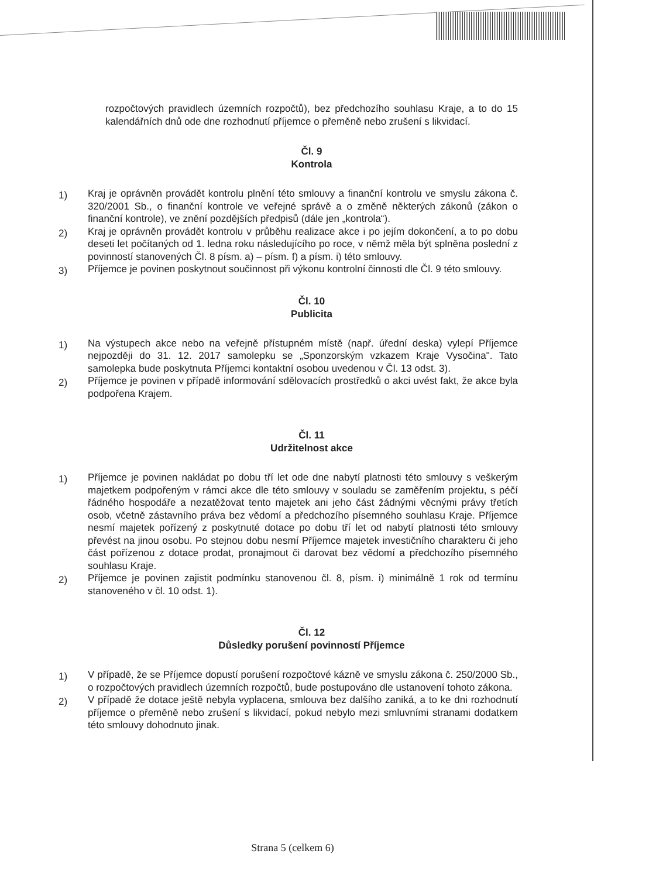rozpočtových pravidlech územních rozpočtů), bez předchozího souhlasu Kraje, a to do 15 kalendářních dnů ode dne rozhodnutí příjemce o přeměně nebo zrušení s likvidací.
Čl. 9
Kontrola
1) Kraj je oprávněn provádět kontrolu plnění této smlouvy a finanční kontrolu ve smyslu zákona č. 320/2001 Sb., o finanční kontrole ve veřejné správě a o změně některých zákonů (zákon o finanční kontrole), ve znění pozdějších předpisů (dále jen „kontrola“).
2) Kraj je oprávněn provádět kontrolu v průběhu realizace akce i po jejím dokončení, a to po dobu deseti let počítaných od 1. ledna roku následujícího po roce, v němž měla být splněna poslední z povinností stanovených Čl. 8 písm. a) – písm. f) a písm. i) této smlouvy.
3) Příjemce je povinen poskytnout součinnost při výkonu kontrolní činnosti dle Čl. 9 této smlouvy.
Čl. 10
Publicita
1) Na výstupech akce nebo na veřejně přístupném místě (např. úřední deska) vylepí Příjemce nejpozději do 31. 12. 2017 samolepku se „Sponzorským vzkazem Kraje Vysočina". Tato samolepka bude poskytnuta Příjemci kontaktní osobou uvedenou v Čl. 13 odst. 3).
2) Příjemce je povinen v případě informování sdělovacích prostředků o akci uvést fakt, že akce byla podpořena Krajem.
Čl. 11
Udržitelnost akce
1) Příjemce je povinen nakládat po dobu tří let ode dne nabytí platnosti této smlouvy s veškerým majetkem podpořeným v rámci akce dle této smlouvy v souladu se zaměřením projektu, s péčí řádného hospodáře a nezatěžovat tento majetek ani jeho část žádnými věcnými právy třetích osob, včetně zástavního práva bez vědomí a předchozího písemného souhlasu Kraje. Příjemce nesmí majetek pořízený z poskytnuté dotace po dobu tří let od nabytí platnosti této smlouvy převést na jinou osobu. Po stejnou dobu nesmí Příjemce majetek investičního charakteru či jeho část pořízenou z dotace prodat, pronajmout či darovat bez vědomí a předchozího písemného souhlasu Kraje.
2) Příjemce je povinen zajistit podmínku stanovenou čl. 8, písm. i) minimálně 1 rok od termínu stanoveného v čl. 10 odst. 1).
Čl. 12
Důsledky porušení povinností Příjemce
1) V případě, že se Příjemce dopustí porušení rozpočtové kázně ve smyslu zákona č. 250/2000 Sb., o rozpočtových pravidlech územních rozpočtů, bude postupováno dle ustanovení tohoto zákona.
2) V případě že dotace ještě nebyla vyplacena, smlouva bez dalšího zaniká, a to ke dni rozhodnutí příjemce o přeměně nebo zrušení s likvidací, pokud nebylo mezi smluvními stranami dodatkem této smlouvy dohodnuto jinak.
Strana 5 (celkem 6)